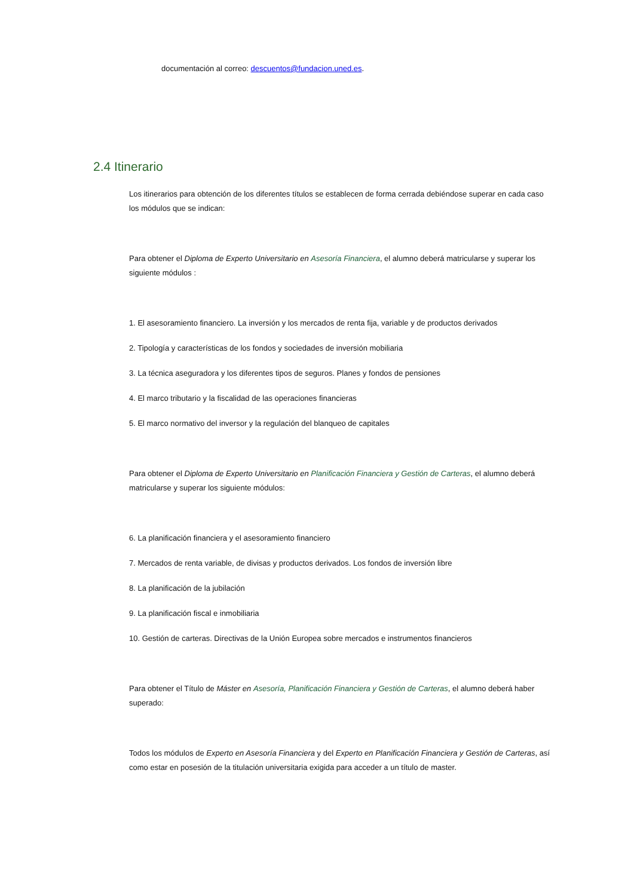documentación al correo: descuentos@fundacion.uned.es.
2.4 Itinerario
Los itinerarios para obtención de los diferentes títulos se establecen de forma cerrada debiéndose superar en cada caso los módulos que se indican:
Para obtener el Diploma de Experto Universitario en Asesoría Financiera, el alumno deberá matricularse y superar los siguiente módulos :
1. El asesoramiento financiero. La inversión y los mercados de renta fija, variable y de productos derivados
2. Tipología y características de los fondos y sociedades de inversión mobiliaria
3. La técnica aseguradora y los diferentes tipos de seguros. Planes y fondos de pensiones
4. El marco tributario y la fiscalidad de las operaciones financieras
5. El marco normativo del inversor y la regulación del blanqueo de capitales
Para obtener el Diploma de Experto Universitario en Planificación Financiera y Gestión de Carteras, el alumno deberá matricularse y superar los siguiente módulos:
6. La planificación financiera y el asesoramiento financiero
7. Mercados de renta variable, de divisas y productos derivados. Los fondos de inversión libre
8. La planificación de la jubilación
9. La planificación fiscal e inmobiliaria
10. Gestión de carteras. Directivas de la Unión Europea sobre mercados e instrumentos financieros
Para obtener el Título de Máster en Asesoría, Planificación Financiera y Gestión de Carteras, el alumno deberá haber superado:
Todos los módulos de Experto en Asesoría Financiera y del Experto en Planificación Financiera y Gestión de Carteras, así como estar en posesión de la titulación universitaria exigida para acceder a un título de master.